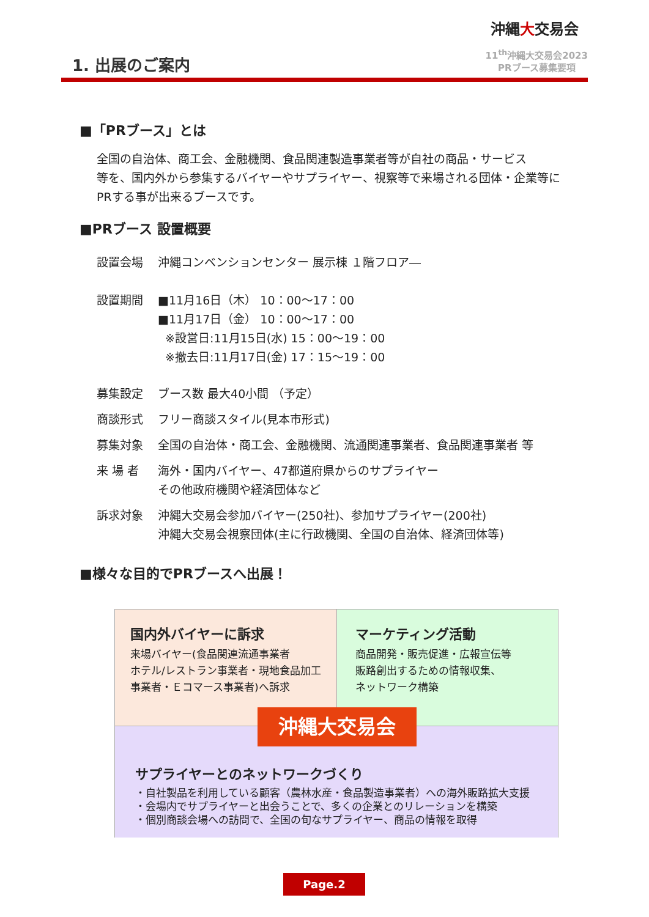1. 出展のご案内
沖縄大交易会
11<sup>th</sup>沖縄大交易会2023
PRブース募集要項
■「PRブース」とは
全国の自治体、商工会、金融機関、食品関連製造事業者等が自社の商品・サービス
等を、国内外から参集するバイヤーやサプライヤー、視察等で来場される団体・企業等に
PRする事が出来るブースです。
■PRブース 設置概要
設置会場 沖縄コンベンションセンター 展示棟 １階フロア―
設置期間 ■11月16日（木） 10：00～17：00
■11月17日（金） 10：00～17：00
※設営日:11月15日(水) 15：00～19：00
※撤去日:11月17日(金) 17：15～19：00
募集設定 ブース数 最大40小間 （予定）
商談形式 フリー商談スタイル(見本市形式)
募集対象 全国の自治体・商工会、金融機関、流通関連事業者、食品関連事業者 等
来 場 者 海外・国内バイヤー、47都道府県からのサプライヤー
その他政府機関や経済団体など
訴求対象 沖縄大交易会参加バイヤー(250社)、参加サプライヤー(200社)
沖縄大交易会視察団体(主に行政機関、全国の自治体、経済団体等)
■様々な目的でPRブースへ出展！
国内外バイヤーに訴求
来場バイヤー(食品関連流通事業者
ホテル/レストラン事業者・現地食品加工
事業者・Ｅコマース事業者)へ訴求
マーケティング活動
商品開発・販売促進・広報宣伝等
販路創出するための情報収集、
ネットワーク構築
沖縄大交易会
サプライヤーとのネットワークづくり
・自社製品を利用している顧客（農林水産・食品製造事業者）への海外販路拡大支援
・会場内でサプライヤーと出会うことで、多くの企業とのリレーションを構築
・個別商談会場への訪問で、全国の旬なサプライヤー、商品の情報を取得
Page.2